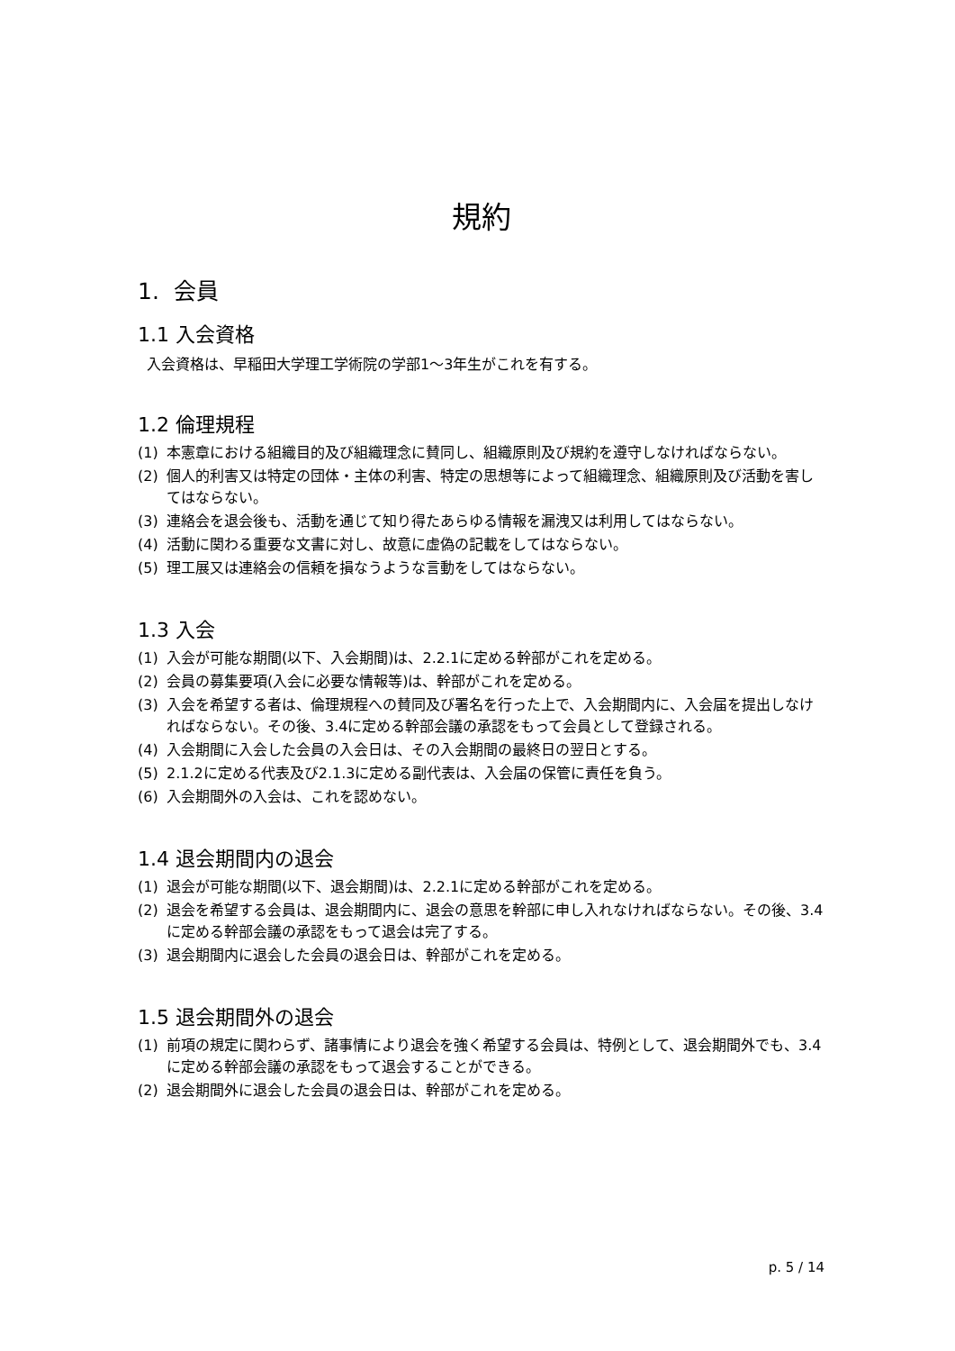規約
1. 会員
1.1 入会資格
入会資格は、早稲田大学理工学術院の学部1〜3年生がこれを有する。
1.2 倫理規程
(1) 本憲章における組織目的及び組織理念に賛同し、組織原則及び規約を遵守しなければならない。
(2) 個人的利害又は特定の団体・主体の利害、特定の思想等によって組織理念、組織原則及び活動を害してはならない。
(3) 連絡会を退会後も、活動を通じて知り得たあらゆる情報を漏洩又は利用してはならない。
(4) 活動に関わる重要な文書に対し、故意に虚偽の記載をしてはならない。
(5) 理工展又は連絡会の信頼を損なうような言動をしてはならない。
1.3 入会
(1) 入会が可能な期間(以下、入会期間)は、2.2.1に定める幹部がこれを定める。
(2) 会員の募集要項(入会に必要な情報等)は、幹部がこれを定める。
(3) 入会を希望する者は、倫理規程への賛同及び署名を行った上で、入会期間内に、入会届を提出しなければならない。その後、3.4に定める幹部会議の承認をもって会員として登録される。
(4) 入会期間に入会した会員の入会日は、その入会期間の最終日の翌日とする。
(5) 2.1.2に定める代表及び2.1.3に定める副代表は、入会届の保管に責任を負う。
(6) 入会期間外の入会は、これを認めない。
1.4 退会期間内の退会
(1) 退会が可能な期間(以下、退会期間)は、2.2.1に定める幹部がこれを定める。
(2) 退会を希望する会員は、退会期間内に、退会の意思を幹部に申し入れなければならない。その後、3.4に定める幹部会議の承認をもって退会は完了する。
(3) 退会期間内に退会した会員の退会日は、幹部がこれを定める。
1.5 退会期間外の退会
(1) 前項の規定に関わらず、諸事情により退会を強く希望する会員は、特例として、退会期間外でも、3.4に定める幹部会議の承認をもって退会することができる。
(2) 退会期間外に退会した会員の退会日は、幹部がこれを定める。
p. 5 / 14